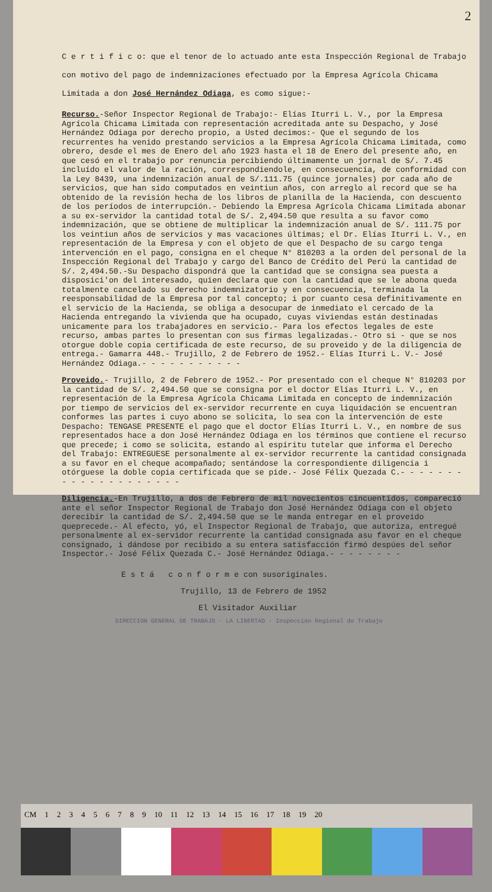2
C e r t i f i c o: que el tenor de lo actuado ante esta Inspección Regional de Trabajo con motivo del pago de indemnizaciones efectuado por la Empresa Agrícola Chicama Limitada a don José Hernández Odiaga, es como sigue:-
Recurso.-Señor Inspector Regional de Trabajo:- Elías Iturri L. V., por la Empresa Agrícola Chicama Limitada con representación acreditada ante su Despacho, y José Hernández Odiaga por derecho propio, a Usted decimos:- Que el segundo de los recurrentes ha venido prestando servicios a la Empresa Agrícola Chicama Limitada, como obrero, desde el mes de Enero del año 1923 hasta el 18 de Enero del presente año, en que cesó en el trabajo por renuncia percibiendo últimamente un jornal de S/. 7.45 incluído el valor de la ración, correspondiendole, en consecuencia, de conformidad con la Ley 8439, una indemnización anual de S/.111.75 (quince jornales) por cada año de servicios, que han sido computados en veintiun años, con arreglo al record que se ha obtenido de la revisión hecha de los libros de planilla de la Hacienda, con descuento de los períodos de interrupción.- Debiendo la Empresa Agrícola Chicama Limitada abonar a su ex-servidor la cantidad total de S/. 2,494.50 que resulta a su favor como indemnización, que se obtiene de multiplicar la indemnización anual de S/. 111.75 por los veintiun años de servicios y mas vacaciones últimas; el Dr. Elías Iturri L. V., en representación de la Empresa y con el objeto de que el Despacho de su cargo tenga intervención en el pago, consigna en el cheque N° 810203 a la orden del personal de la Inspección Regional del Trabajo y cargo del Banco de Crédito del Perú la cantidad de S/. 2,494.50.-Su Despacho dispondrá que la cantidad que se consigna sea puesta a disposici'on del interesado, quien declara que con la cantidad que se le abona queda totalmente cancelado su derecho indemnizatorio y en consecuencia, terminada la reesponsabilidad de la Empresa por tal concepto; i por cuanto cesa definitivamente en el servicio de la Hacienda, se obliga a desocupar de inmediato el cercado de la Hacienda entregando la vivienda que ha ocupado, cuyas viviendas están destinadas unicamente para los trabajadores en servicio.- Para los efectos legales de este recurso, ambas partes lo presentan con sus firmas legalizadas.- Otro si - que se nos otorgue doble copia certificada de este recurso, de su proveido y de la diligencia de entrega.- Gamarra 448.- Trujillo, 2 de Febrero de 1952.- Elías Iturri L. V.- José Hernández Odiaga.- - - - - - - - - - -
Proveido.- Trujillo, 2 de Febrero de 1952.- Por presentado con el cheque N° 810203 por la cantidad de S/. 2,494.50 que se consigna por el doctor Elías Iturri L. V., en representación de la Empresa Agrícola Chicama Limitada en concepto de indemnización por tiempo de servicios del ex-servidor recurrente en cuya liquidación se encuentran conformes las partes i cuyo abono se solicita, lo sea con la intervención de este Despacho: TENGASE PRESENTE el pago que el doctor Elías Iturri L. V., en nombre de sus representados hace a don José Hernández Odiaga en los términos que contiene el recurso que precede; i como se solicita, estando al espíritu tutelar que informa el Derecho del Trabajo: ENTREGUESE personalmente al ex-servidor recurrente la cantidad consignada a su favor en el cheque acompañado; sentándose la correspondiente diligencia i otórguese la doble copia certificada que se pide.- José Félix Quezada C.- - - - - - - - - - - - - - - - - - - -
Diligencia.-En Trujillo, a dos de Febrero de mil novecientos cincuentidos, compareció ante el señor Inspector Regional de Trabajo don José Hernández Odiaga con el objeto derecibir la cantidad de S/. 2,494.50 que se le manda entregar en el proveido queprecede.- Al efecto, yó, el Inspector Regional de Trabajo, que autoriza, entregué personalmente al ex-servidor recurrente la cantidad consignada asu favor en el cheque consignado, i dándose por recibido a su entera satisfacción firmó despúes del señor Inspector.- José Félix Quezada C.- José Hernández Odiaga.- - - - - - - -
E s t á c o n f o r m e con susoriginales.
Trujillo, 13 de Febrero de 1952
El Visitador Auxiliar
DIRECCION GENERAL DE TRABAJO · LA LIBERTAD · Inspección Regional de Trabajo
CM 123456789 10 11 12 13 14 15 16 17 18 19 20